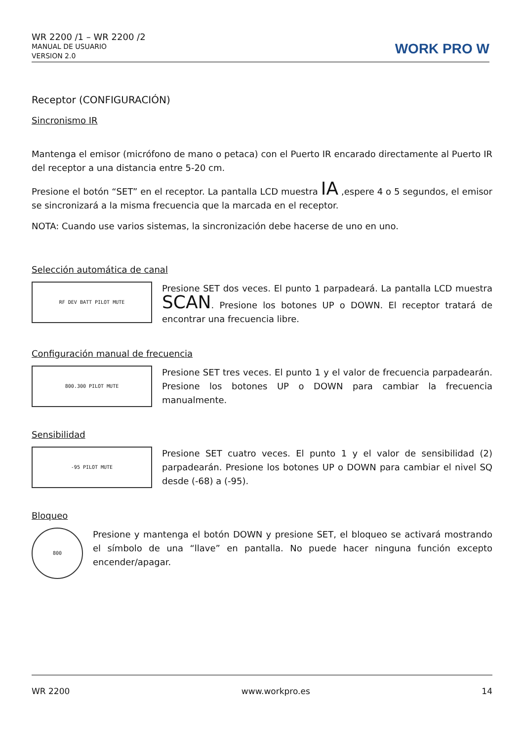WR 2200 /1 – WR 2200 /2
MANUAL DE USUARIO
VERSION 2.0
WORK PRO W
Receptor (CONFIGURACIÓN)
Sincronismo IR
Mantenga el emisor (micrófono de mano o petaca) con el Puerto IR encarado directamente al Puerto IR del receptor a una distancia entre 5-20 cm.
Presione el botón “SET” en el receptor. La pantalla LCD muestra IA ,espere 4 o 5 segundos, el emisor se sincronizará a la misma frecuencia que la marcada en el receptor.
NOTA: Cuando use varios sistemas, la sincronización debe hacerse de uno en uno.
Selección automática de canal
RF DEV BATT PILOT MUTE
Presione SET dos veces. El punto 1 parpadeará. La pantalla LCD muestra SCAN. Presione los botones UP o DOWN. El receptor tratará de encontrar una frecuencia libre.
Configuración manual de frecuencia
800.300 PILOT MUTE
Presione SET tres veces. El punto 1 y el valor de frecuencia parpadearán. Presione los botones UP o DOWN para cambiar la frecuencia manualmente.
Sensibilidad
-95 PILOT MUTE
Presione SET cuatro veces. El punto 1 y el valor de sensibilidad (2) parpadearán. Presione los botones UP o DOWN para cambiar el nivel SQ desde (-68) a (-95).
Bloqueo
800
Presione y mantenga el botón DOWN y presione SET, el bloqueo se activará mostrando el símbolo de una “llave” en pantalla. No puede hacer ninguna función excepto encender/apagar.
WR 2200 www.workpro.es 14